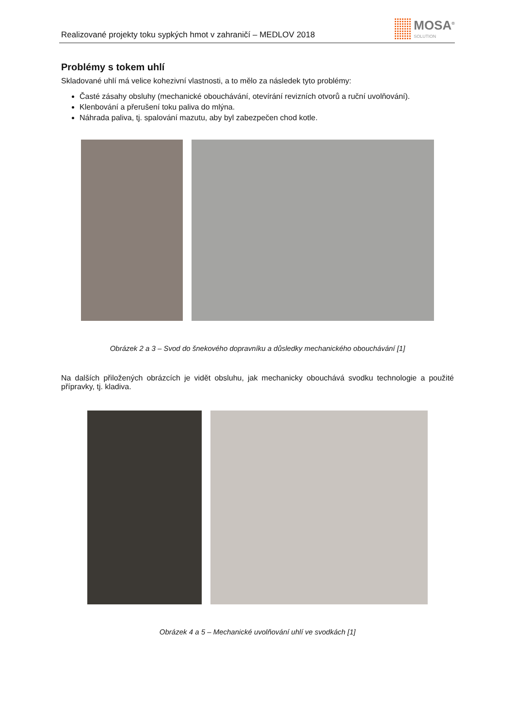Realizované projekty toku sypkých hmot v zahraničí – MEDLOV 2018
MOSA<sup>®</sup>
SOLUTION
Problémy s tokem uhlí
Skladované uhlí má velice kohezivní vlastnosti, a to mělo za následek tyto problémy:
Časté zásahy obsluhy (mechanické obouchávání, otevírání revizních otvorů a ruční uvolňování).
Klenbování a přerušení toku paliva do mlýna.
Náhrada paliva, tj. spalování mazutu, aby byl zabezpečen chod kotle.
Obrázek 2 a 3 – Svod do šnekového dopravníku a důsledky mechanického obouchávání [1]
Na dalších přiložených obrázcích je vidět obsluhu, jak mechanicky obouchává svodku technologie a použité přípravky, tj. kladiva.
Obrázek 4 a 5 – Mechanické uvolňování uhlí ve svodkách [1]